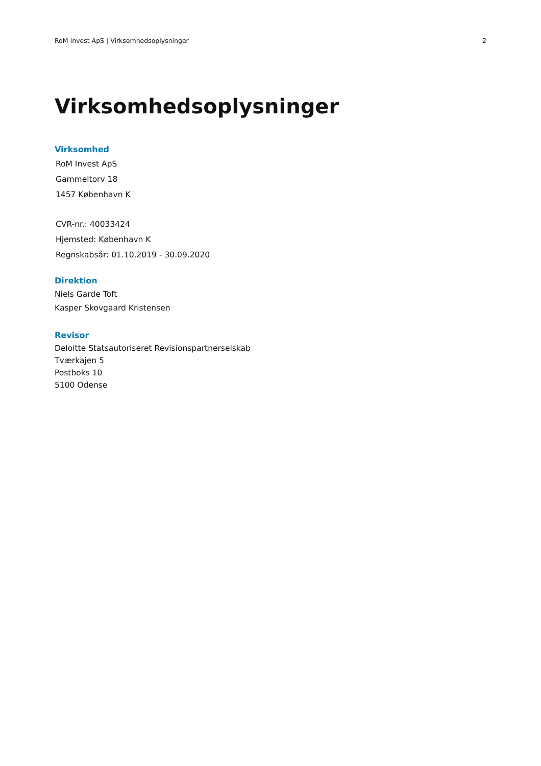RoM Invest ApS | Virksomhedsoplysninger 2
Virksomhedsoplysninger
Virksomhed
RoM Invest ApS
Gammeltorv 18
1457 København K
CVR-nr.: 40033424
Hjemsted: København K
Regnskabsår: 01.10.2019 - 30.09.2020
Direktion
Niels Garde Toft
Kasper Skovgaard Kristensen
Revisor
Deloitte Statsautoriseret Revisionspartnerselskab
Tværkajen 5
Postboks 10
5100 Odense